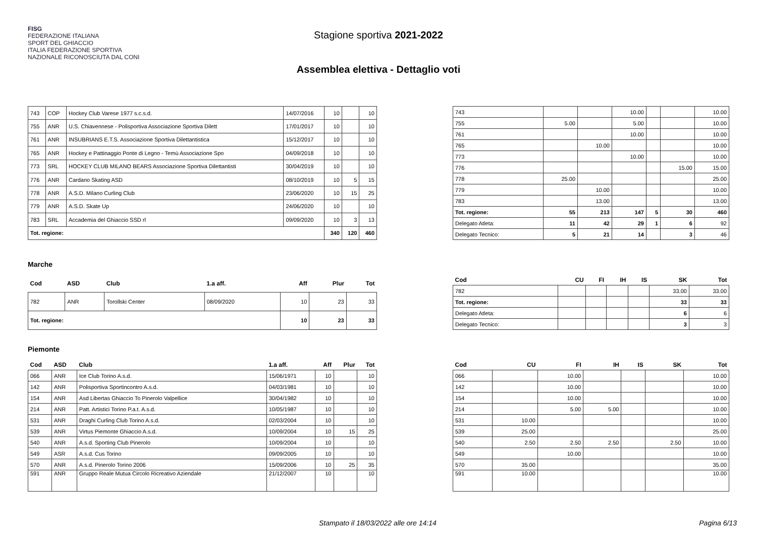FISG
FEDERAZIONE ITALIANA
SPORT DEL GHIACCIO
ITALIA FEDERAZIONE SPORTIVA NAZIONALE RICONOSCIUTA DAL CONI
Stagione sportiva 2021-2022
Assemblea elettiva - Dettaglio voti
| 743 | COP | Hockey Club Varese 1977 s.c.s.d. | 14/07/2016 | 10 | | 10 |
| 755 | ANR | U.S. Chiavennese - Polisportiva Associazione Sportiva Dilett | 17/01/2017 | 10 | | 10 |
| 761 | ANR | INSUBRIANS E.T.S. Associazione Sportiva Dilettantistica | 15/12/2017 | 10 | | 10 |
| 765 | ANR | Hockey e Pattinaggio Ponte di Legno - Temù Associazione Spo | 04/09/2018 | 10 | | 10 |
| 773 | SRL | HOCKEY CLUB MILANO BEARS Associazione Sportiva Dilettantisti | 30/04/2019 | 10 | | 10 |
| 776 | ANR | Cardano Skating ASD | 08/10/2019 | 10 | 5 | 15 |
| 778 | ANR | A.S.D. Milano Curling Club | 23/06/2020 | 10 | 15 | 25 |
| 779 | ANR | A.S.D. Skate Up | 24/06/2020 | 10 | | 10 |
| 783 | SRL | Accademia del Ghiaccio SSD rl | 09/09/2020 | 10 | 3 | 13 |
| Tot. regione: | | | | 340 | 120 | 460 |
| 743 | | | 10.00 | | | 10.00 |
| 755 | 5.00 | | 5.00 | | | 10.00 |
| 761 | | | 10.00 | | | 10.00 |
| 765 | | 10.00 | | | | 10.00 |
| 773 | | | 10.00 | | | 10.00 |
| 776 | | | | | 15.00 | 15.00 |
| 778 | 25.00 | | | | | 25.00 |
| 779 | | 10.00 | | | | 10.00 |
| 783 | | 13.00 | | | | 13.00 |
| Tot. regione: | 55 | 213 | 147 | 5 | 30 | 460 |
| Delegato Atleta: | 11 | 42 | 29 | 1 | 6 | 92 |
| Delegato Tecnico: | 5 | 21 | 14 | | 3 | 46 |
Marche
| Cod | ASD | Club | 1.a aff. | Aff | Plur | Tot |
| --- | --- | --- | --- | --- | --- | --- |
| 782 | ANR | Torollski Center | 08/09/2020 | 10 | 23 | 33 |
| Tot. regione: | | | | 10 | 23 | 33 |
| Cod | CU | FI | IH | IS | SK | Tot |
| --- | --- | --- | --- | --- | --- | --- |
| 782 | | | | | 33.00 | 33.00 |
| Tot. regione: | | | | | 33 | 33 |
| Delegato Atleta: | | | | | 6 | 6 |
| Delegato Tecnico: | | | | | 3 | 3 |
Piemonte
| Cod | ASD | Club | 1.a aff. | Aff | Plur | Tot |
| --- | --- | --- | --- | --- | --- | --- |
| 066 | ANR | Ice Club Torino A.s.d. | 15/06/1971 | 10 | | 10 |
| 142 | ANR | Polisportiva Sportincontro A.s.d. | 04/03/1981 | 10 | | 10 |
| 154 | ANR | Asd Libertas Ghiaccio To Pinerolo Valpellice | 30/04/1982 | 10 | | 10 |
| 214 | ANR | Patt. Artistici Torino P.a.t. A.s.d. | 10/05/1987 | 10 | | 10 |
| 531 | ANR | Draghi Curling Club Torino A.s.d. | 02/03/2004 | 10 | | 10 |
| 539 | ANR | Virtus Piemonte Ghiaccio A.s.d. | 10/09/2004 | 10 | 15 | 25 |
| 540 | ANR | A.s.d. Sporting Club Pinerolo | 10/09/2004 | 10 | | 10 |
| 549 | ASR | A.s.d. Cus Torino | 09/09/2005 | 10 | | 10 |
| 570 | ANR | A.s.d. Pinerolo Torino 2006 | 15/09/2006 | 10 | 25 | 35 |
| 591 | ANR | Gruppo Reale Mutua Circolo Ricreativo Aziendale | 21/12/2007 | 10 | | 10 |
| Cod | CU | FI | IH | IS | SK | Tot |
| --- | --- | --- | --- | --- | --- | --- |
| 066 | | 10.00 | | | | 10.00 |
| 142 | | 10.00 | | | | 10.00 |
| 154 | | 10.00 | | | | 10.00 |
| 214 | | 5.00 | 5.00 | | | 10.00 |
| 531 | 10.00 | | | | | 10.00 |
| 539 | 25.00 | | | | | 25.00 |
| 540 | 2.50 | 2.50 | 2.50 | | 2.50 | 10.00 |
| 549 | | 10.00 | | | | 10.00 |
| 570 | 35.00 | | | | | 35.00 |
| 591 | 10.00 | | | | | 10.00 |
Stampato il 18/03/2022 alle ore 14:14 Pagina 6/13